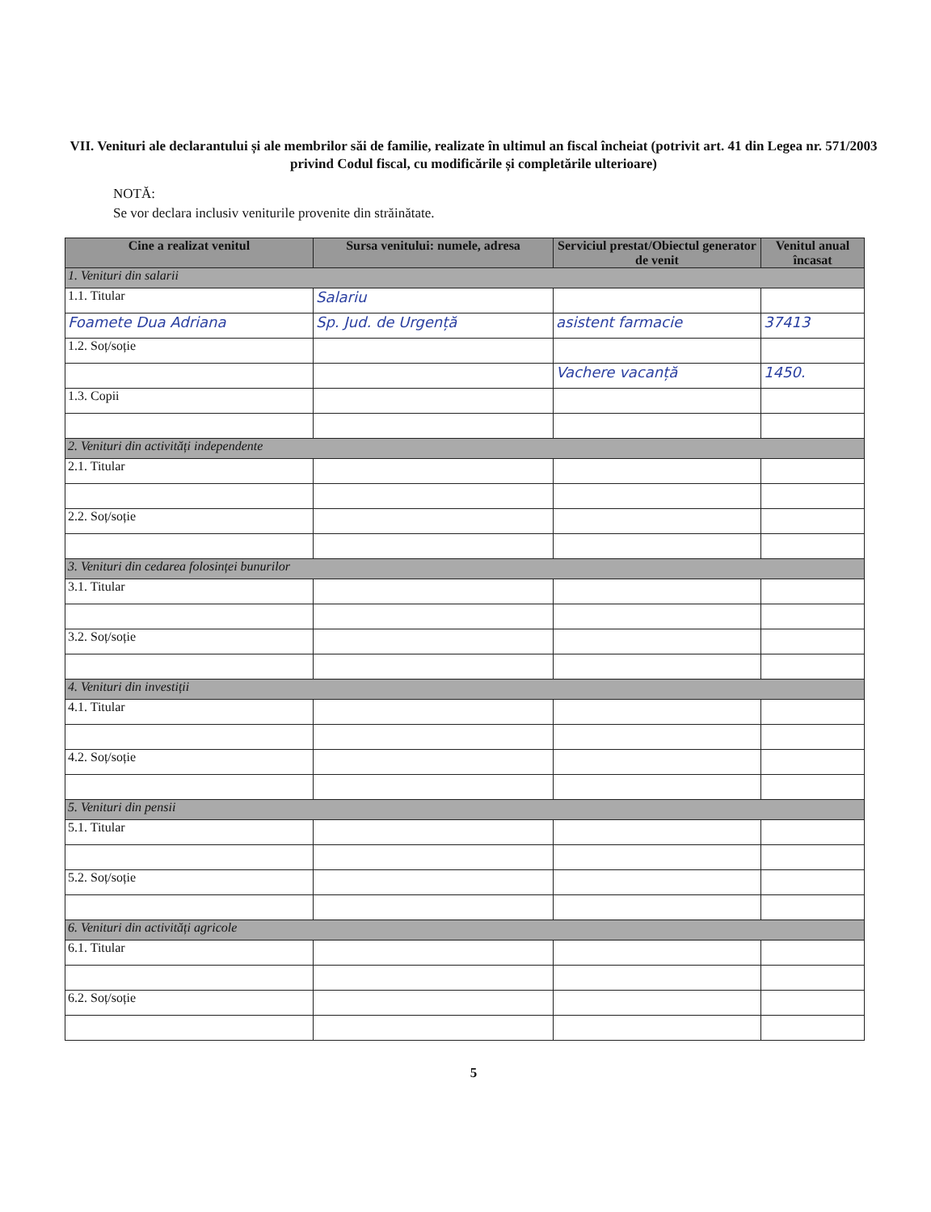VII. Venituri ale declarantului și ale membrilor săi de familie, realizate în ultimul an fiscal încheiat (potrivit art. 41 din Legea nr. 571/2003 privind Codul fiscal, cu modificările și completările ulterioare)
NOTĂ:
Se vor declara inclusiv veniturile provenite din străinătate.
| Cine a realizat venitul | Sursa venitului: numele, adresa | Serviciul prestat/Obiectul generator de venit | Venitul anual încasat |
| --- | --- | --- | --- |
| 1. Venituri din salarii | | | |
| 1.1. Titular | Salariu | | |
| Foamete Dua Adriana | Sp. Jud. de Urgență | asistent farmacie | 37413 |
| 1.2. Soț/soție | | | |
| | | Vachere vacanță | 1450. |
| 1.3. Copii | | | |
| 2. Venituri din activități independente | | | |
| 2.1. Titular | | | |
| 2.2. Soț/soție | | | |
| 3. Venituri din cedarea folosinței bunurilor | | | |
| 3.1. Titular | | | |
| 3.2. Soț/soție | | | |
| 4. Venituri din investiții | | | |
| 4.1. Titular | | | |
| 4.2. Soț/soție | | | |
| 5. Venituri din pensii | | | |
| 5.1. Titular | | | |
| 5.2. Soț/soție | | | |
| 6. Venituri din activități agricole | | | |
| 6.1. Titular | | | |
| 6.2. Soț/soție | | | |
5